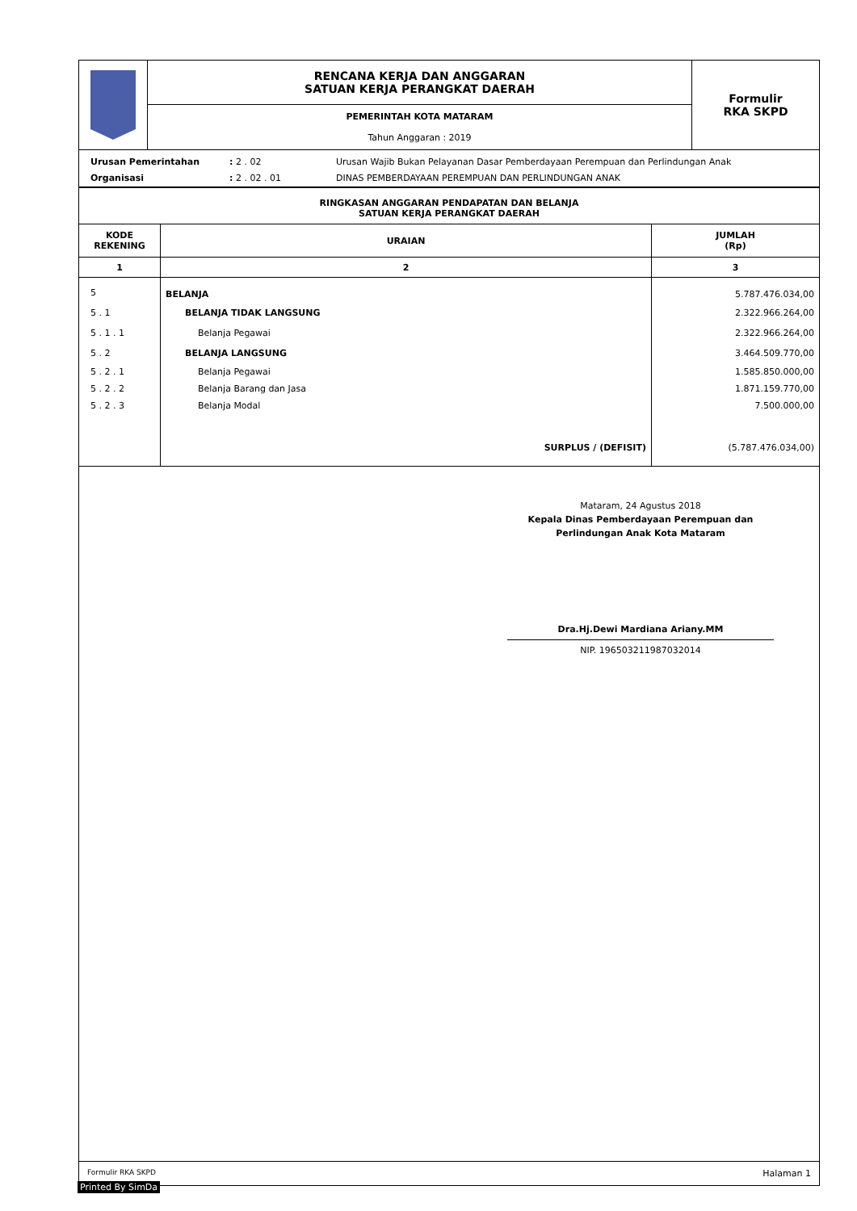| | RENCANA KERJA DAN ANGGARAN SATUAN KERJA PERANGKAT DAERAH | Formulir RKA SKPD |
| | PEMERINTAH KOTA MATARAM Tahun Anggaran : 2019 | |
| Urusan Pemerintahan | : 2 . 02 | Urusan Wajib Bukan Pelayanan Dasar Pemberdayaan Perempuan dan Perlindungan Anak |
| Organisasi | : 2 . 02 . 01 | DINAS PEMBERDAYAAN PEREMPUAN DAN PERLINDUNGAN ANAK |
RINGKASAN ANGGARAN PENDAPATAN DAN BELANJA
SATUAN KERJA PERANGKAT DAERAH
| KODE REKENING | URAIAN | JUMLAH (Rp) |
| --- | --- | --- |
| 1 | 2 | 3 |
| 5 | BELANJA | 5.787.476.034,00 |
| 5 . 1 | BELANJA TIDAK LANGSUNG | 2.322.966.264,00 |
| 5 . 1 . 1 | Belanja Pegawai | 2.322.966.264,00 |
| 5 . 2 | BELANJA LANGSUNG | 3.464.509.770,00 |
| 5 . 2 . 1 | Belanja Pegawai | 1.585.850.000,00 |
| 5 . 2 . 2 | Belanja Barang dan Jasa | 1.871.159.770,00 |
| 5 . 2 . 3 | Belanja Modal | 7.500.000,00 |
| | SURPLUS / (DEFISIT) | (5.787.476.034,00) |
Mataram, 24 Agustus 2018
Kepala Dinas Pemberdayaan Perempuan dan
Perlindungan Anak Kota Mataram
Dra.Hj.Dewi Mardiana Ariany.MM
NIP. 196503211987032014
Formulir RKA SKPD Halaman 1
Printed By SimDa